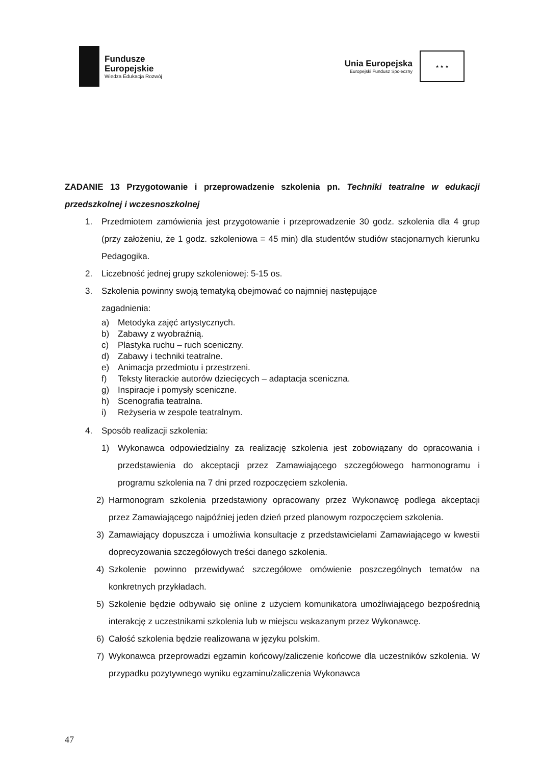Fundusze
Europejskie
Wiedza Edukacja Rozwój
Unia Europejska
Europejski Fundusz Społeczny
★ ★ ★
ZADANIE 13 Przygotowanie i przeprowadzenie szkolenia pn. Techniki teatralne w edukacji przedszkolnej i wczesnoszkolnej
1. Przedmiotem zamówienia jest przygotowanie i przeprowadzenie 30 godz. szkolenia dla 4 grup (przy założeniu, że 1 godz. szkoleniowa = 45 min) dla studentów studiów stacjonarnych kierunku Pedagogika.
2. Liczebność jednej grupy szkoleniowej: 5-15 os.
3. Szkolenia powinny swoją tematyką obejmować co najmniej następujące
zagadnienia:
a) Metodyka zajęć artystycznych.
b) Zabawy z wyobraźnią.
c) Plastyka ruchu – ruch sceniczny.
d) Zabawy i techniki teatralne.
e) Animacja przedmiotu i przestrzeni.
f) Teksty literackie autorów dziecięcych – adaptacja sceniczna.
g) Inspiracje i pomysły sceniczne.
h) Scenografia teatralna.
i) Reżyseria w zespole teatralnym.
4. Sposób realizacji szkolenia:
1) Wykonawca odpowiedzialny za realizację szkolenia jest zobowiązany do opracowania i przedstawienia do akceptacji przez Zamawiającego szczegółowego harmonogramu i programu szkolenia na 7 dni przed rozpoczęciem szkolenia.
2) Harmonogram szkolenia przedstawiony opracowany przez Wykonawcę podlega akceptacji przez Zamawiającego najpóźniej jeden dzień przed planowym rozpoczęciem szkolenia.
3) Zamawiający dopuszcza i umożliwia konsultacje z przedstawicielami Zamawiającego w kwestii doprecyzowania szczegółowych treści danego szkolenia.
4) Szkolenie powinno przewidywać szczegółowe omówienie poszczególnych tematów na konkretnych przykładach.
5) Szkolenie będzie odbywało się online z użyciem komunikatora umożliwiającego bezpośrednią interakcję z uczestnikami szkolenia lub w miejscu wskazanym przez Wykonawcę.
6) Całość szkolenia będzie realizowana w języku polskim.
7) Wykonawca przeprowadzi egzamin końcowy/zaliczenie końcowe dla uczestników szkolenia. W przypadku pozytywnego wyniku egzaminu/zaliczenia Wykonawca
47